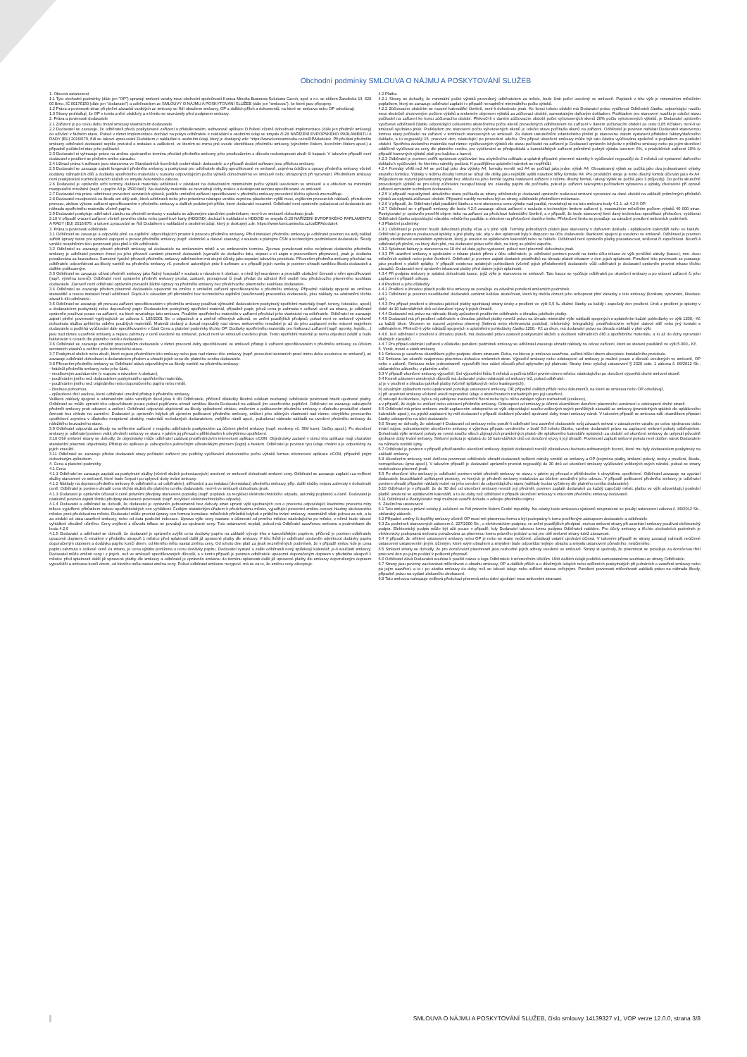Obchodní podmínky SMLOUVA O NÁJMU A POSKYTOVÁNÍ SLUŽEB
1. Obecná ustanovení
1.1 Tyto obchodní podmínky (dále jen "OP") upravují smluvní vztahy mezi obchodní společností Konica Minolta Business Solutions Czech, spol. s r.o. se sídlem Žarošická 13, 628 00 Brno, IČ 00176150 (dále jen "dodavatel") a odběratelem ze SMLOUVY O NÁJMU A POSKYTOVÁNÍ SLUŽEB (dále jen "smlouva"), ke které jsou připojeny.
1.2 Práva a povinnosti stran při plnění závazků vzniklých ze smlouvy se řídí obsahem smlouvy, OP a dalších příloh a dokumentů, na které se smlouva nebo OP odvolávají.
1.3 Strany prohlašují, že OP v tomto znění obdržely a s těmito se seznámily před podpisem smlouvy.
2. Práva a povinnosti dodavatele
2.1 Zařízení je po celou dobu trvání smlouvy vlastnictvím dodavatele.
2.2 Dodavatel se zavazuje, že odběrateli předá poskytované zařízení s příslušenstvím, softwarové aplikace či řešení včetně dohodnuté implementace (dále jen předmět smlouvy) do užívání v řádném stavu. Pokud v rámci implementace dochází na pokyn odběratele k nakládání s osobními údaji ve smyslu čl.28 NAŘÍZENÍ EVROPSKÉHO PARLAMENTU A RADY (EU) 2016/679, řídí se takové zpracování Dodatkem o nakládání s osobními údaji, který je dostupný zde: https://www.konicaminolta.cz/cs/DPAdodatek. Při předání předmětu smlouvy odběrateli dodavatel sepíše protokol o instalaci a zaškolení, ve kterém se mimo jiné uvede identifikace předmětu smlouvy (výrobním číslem, licenčním číslem apod.) a případně počáteční stav jeho počítadel.
2.3 Dodavatel si vyhrazuje právo na změnu ujednaného termínu předání předmětu smlouvy jeho prodloužením z důvodu nedostupnosti zboží či kapacit. V takovém případě není dodavatel v prodlení se plněním svého závazku.
2.4 Uživací práva k software jsou stanovena ve Standardních licenčních podmínkách dodavatele a v případě dodání software jsou přílohou smlouvy.
2.5 Dodavatel se zavazuje zajistit fungování předmětu smlouvy a poskytovat pro odběratele služby specifikované ve smlouvě, zejména údržbu a opravy předmětu smlouvy včetně dodávky náhradních dílů a dodávky spotřebního materiálu v rozsahu odpovídajícím počtu výtisků dohodnutému ve smlouvě nebo uhrazených při vyrovnání. Předmětem smlouvy není poskytování rozmnožovacích služeb ve smyslu Autorského zákona.
2.6 Dodavatel je oprávněn určit termíny dodávek materiálu odběrateli v závislosti na dohodnutém minimálním počtu výtisků uvedeném ve smlouvě a s ohledem na minimální manipulační množství (např. u papíru A4 je 2500 listů). Na dodávky materiálu se nevztahují doby reakce a dostupnost servisu specifikované ve smlouvě.
2.7 Dodavatel má právo odmítnout provedení servisních výkonů, jestliže umístění zařízení specifikované v předmětu smlouvy provedení těchto výkonů znemožňuje.
2.8 Dodavatel neodpovídá za škodu ani ušlý zisk, která odběrateli nebo jeho právnímu nástupci vznikla zejména působením vyšší moci, zvýšením provozních nákladů, přerušením provozu, ztrátou výkonu zařízení specifikovaném v předmětu smlouvy a dalších podobných příčin, které dodavatel nezavinil. Odběratel není oprávněn požadovat od dodavatele ani náhradu spotřebního materiálu včetně papíru.
2.9 Dodavatel poskytuje odběrateli záruku na předmět smlouvy v souladu se zákonnými záručními podmínkami, není-li ve smlouvě dohodnuto jinak.
2.10 V případě vrácení zařízení včetně pevného disku nebo paměťové karty (HDD/SD) dochází k nakládání s HDD/SD ve smyslu čl.28 NAŘÍZENÍ EVROPSKÉHO PARLAMENTU A RADY (EU) 2016/679, a takové zpracování se řídí Dodatkem o nakládání s osobními údaji, který je dostupný zde: https://www.konicaminolta.cz/cs/DPAdodatek
3. Práva a povinnosti odběratele
3.1 Odběratel se zavazuje a odpovídá plně za zajištění odpovídajících prostor k provozu předmětu smlouvy. Před instalací předmětu smlouvy je odběratel povinen na svůj náklad zařídit úpravy nutné pro správné zapojení a provoz předmětu smlouvy (např. elektrické a datové zásuvky) v souladu s platnými ČSN a technickými podmínkami dodavatele. Škody vzniklé nesplněním této povinnosti jdou plně k tíži odběratele.
3.2 Odběratel se zavazuje převzít předmět smlouvy od dodavatele na smluveném místě a ve smluveném termínu. Zjevnou porušenost nebo neúplnost dodaného předmětu smlouvy je odběratel povinen ihned po jeho převzetí oznámit písemně dodavateli (vyznačit do dodacího listu, sepsat o ní zápis s pracovníkem přepravce), jinak je dodávka považována za bezvadnou. Samotné fyzické převzetí předmětu smlouvy odběratelem má stejné účinky jako sepsání takového protokolu. Převzetím předmětu smlouvy přechází na odběratele odpovědnost za škody vzniklé na předmětu smlouvy vč. porušení autorských práv k software a v případě jejich vzniku je povinen uhradit vzniklou škodu dodavateli a dalším poškozeným.
3.3 Odběratel se zavazuje užívat předmět smlouvy jako řádný hospodář v souladu s návodem k obsluze, s nímž byl seznámen a provádět obslužné činnosti v něm specifikované (např. výměna tonerů). Odběratel není oprávněn předmět smlouvy prodat, zastavit, pronajmout či jinak předat do užívání třetí osobě bez předchozího písemného souhlasu dodavatele. Zároveň není odběratel oprávněn provádět žádné úpravy na předmětu smlouvy bez předchozího písemného souhlasu dodavatele.
3.4 Odběratel se zavazuje předem písemně dodavatele upozornit na změnu v umístění zařízení specifikovaného v předmětu smlouvy. Případné náklady spojené se změnou stanoviště a novou instalací hradí odběratel. Dojde-li k závadám při přemístění bez technického zajištění (součinnosti) pracovníka dodavatele, jdou náklady na odstranění těchto závad k tíži odběratele.
3.5 Odběratel se zavazuje při provozu zařízení specifikovaném v předmětu smlouvy používat výhradně dodavatelem poskytnutý spotřební materiály (např. tonery, fotoválce, apod.) a dodavatelem poskytnutý nebo doporučený papír. Dodavatelem poskytnutý spotřební materiál, případně papír, jehož cena je zahrnuta v celkové ceně za stranu, je odběratel oprávněn používat pouze na zařízení, na které sevztahuje tato smlouva. Použitím spotřebního materiálu v zařízení přechází jeho vlastnictví na odběratele. Odběratel se zavazuje zajistit plnění povinností vyplývajících ze zákona č. 185/2001 Sb. o odpadech a o změně některých zákonů, ve znění pozdějších předpisů, pokud není ve smlouvě výslovně dohodnuta služba zpětného odběru použitých materiálů. Materiál dodaný a dosud nepoužitý nad rámec smluveného množství je až do jeho zaplacení nebo vrácení majetkem dodavatele a podléhá vyúčtování dále specifikovaném v části Cena a platební podmínky těchto OP. Dodávky spotřebního materiálu pro finišovací zařízení (např. sponky, lepidlo,...) jsou nad rámec uzavřené smlouvy a nejsou zahrnuty v ceně uvedené na smlouvě, pokud není ve smlouvě uvedeno jinak. Tento spotřební materiál je nutno objednat zvlášť a bude fakturován v cenách dle platného ceníku dodavatele.
3.6 Odběratel se zavazuje umožnit pracovníkům dodavatele v rámci pracovní doby specifikované ve smlouvě přístup k zařízení specifikovaném v předmětu smlouvy za účelem servisních zásahů a ověření jeho technického stavu.
3.7 Poskytnutí služeb nebo zboží, které nejsou předmětem této smlouvy nebo jsou nad rámec této smlouvy (např. provedení servisních prací mimo dobu uvedenou ve smlouvě), se zavazuje odběratel dohodnout s dodavatelem předem a uhradit jejich cenu dle platného ceníku dodavatele.
3.8 Převzetím předmětu smlouvy se Odběratel stává odpovědným za škody vzniklé na předmětu smlouvy:
- krádeží předmětu smlouvy nebo jeho části,
- neodborným zacházením (v rozporu s návodem k obsluze),
- používáním jiného než dodavatelem poskytnutého spotřebního materiálu,
- používáním jiného než originálního nebo doporučeného papíru nebo médií,
- živelnou pohromou,
- způsobené třetí osobou, které odběratel umožnil přístup k předmětu smlouvy.
Veškeré náklady spojené s odstraněním takto vzniklých škod jdou k tíži Odběratele, přičemž důsledky škodné události nezbavují odběratele povinnosti hradit ujednané platby. Odběratel se může zprostit této odpovědnosti pouze pokud pojišťovna uhradí vzniklou škodu Dodavateli na základě jím uzavřeného pojištění. Odběratel se zavazuje zabezpečit předmět smlouvy proti odcizení a zničení. Odběratel odpovídá objektivně za škody způsobené ztrátou, zničením a poškozením předmětu smlouvy v důsledku provádění vlastní činnosti bez ohledu na zavinění. Dodavatel je oprávněn kdykoli při zjevném poškození předmětu smlouvy, snížení jeho užitných vlastností nad rámec obvyklého provozního opotřebení zejména v důsledku nesprávné obsluhy, materiálů nedodaných dodavatelem, vnějšího násilí apod., požadovat náhradu nákladů na uvedení předmětu smlouvy do náležitého bezvadného stavu.
3.9 Odběratel odpovídá za škody na svěřeném zařízení v majetku odběratele poskytnutém za účelem plnění smlouvy (např. modemy vč. SIM karet, čtečky apod.). Po skončení smlouvy je odběratel povinen vrátit předmět smlouvy ve stavu, v jakém jej převzal s přihlédnutím k obvyklému opotřebení.
3.10 Obě smluvní strany se dohodly, že objednávky může odběratel zadávat prostřednictvím internetové aplikace eCON. Objednávky zadané v rámci této aplikace mají charakter standardní písemné objednávky. Přístup do aplikace je zabezpečen jedinečným uživatelským jménem (login) a heslem. Odběratel je povinen tyto údaje chránit a je odpovědný za jejich zneužití.
3.11 Odběratel se zavazuje předat dodavateli stavy počitadel zařízení pro potřeby vyúčtování zhotoveného počtu výtisků formou internetové aplikace eCON, případně jiným dohodnutým způsobem.
4. Cena a platební podmínky
4.1 Cena
4.1.1 Odběratel se zavazuje zaplatit za poskytnuté služby (včetně služeb jednorázových) uvedené ve smlouvě dohodnuté smluvní ceny. Odběratel se zavazuje zaplatit i za veškeré služby stanovené ve smlouvě, které bude čerpat i po uplynutí doby trvání smlouvy.
4.1.2 Náklady na dopravu předmětu smlouvy (k odběrateli a od odběratele), stěhování a za instalaci (deinstalaci) předmětu smlouvy, příp. další služby nejsou zahrnuty v dohodnuté ceně. Odběratel je povinen uhradit cenu těchto služeb dle platného ceníku dodavatele, není-li ve smlouvě dohodnuto jinak.
4.1.3 Dodavatel je oprávněn účtovat k ceně právními předpisy stanovené poplatky (např. poplatek za recyklaci elektrotechnického odpadu, autorský poplatek) a daně. Dodavatel je následně povinen zajistit těmito předpisy stanovené povinnosti (např. recyklaci elektrotechnického odpadu).
4.1.4 Dodavatel a odběratel se dohodli, že dodavatel je oprávněn jednostranně bez dohody stran upravit výši ujednaných cen o procento odpovídající kladnému procentu míry inflace vyjádřené přírůstkem indexu spotřebitelských cen vyhlášené Českým statistickým úřadem k předchozímu měsíci, vyjadřující procentní změnu cenové hladiny sledovaného měsíce proti předchozímu měsíci. Dodavatel může provést úpravy cen formou kumulace měsíčních přírůstků kdykoli v průběhu trvání smlouvy, maximálně však jednou za rok, a to za období od data uzavření smlouvy, nebo od data poslední indexace. Úprava výše ceny nastane s účinností od prvního měsíce následujícího po měsíci, v němž bude takové vyhlášení oficiálně učiněno. Ceny zvýšené z důvodu inflace se považují za ujednané ceny. Toto ustanovení neplatí, pokud má Odběratel uzavřenou smlouvu s podmínkami dle bodu 4.2.6
4.1.5 Dodavatel a odběratel se dohodli, že dodavatel je oprávněn zvýšit cenu dodávky papíru na základě vývoje trhu s kancelářským papírem, přičemž je povinen odběratele upozornit dopisem či emailem v předstihu alespoň 1 měsíce před splatností další již upravené platby dle smlouvy. V této lhůtě je odběratel oprávněn odmítnout dodávky papíru doporučeným dopisem a dodávka papíru končí dnem, od kterého měla nastat změna ceny. Od tohoto dne platí za jinak nezměněných podmínek, že v případě smluv, kde je cena papíru zahrnuta v celkové ceně za stranu, je cena výtisku ponížena o cenu dodávky papíru. Dodavatel vystaví a zašle odběrateli nový splátkový kalendář, je-li součástí smlouvy. Dodavatel může změnit ceny i z jiných, než ve smlouvě specifikovaných důvodů, a v tomto případě je povinen odběratele upozornit doporučeným dopisem v předstihu alespoň 1 měsíce před splatností další již upravené platby dle smlouvy a odběratel je oprávněn smlouvu do termínu splatnosti další již upravené platby dle smlouvy doporučeným dopisem vypovědět a smlouva končí dnem, od kterého měla nastat změna ceny. Pokud odběratel smlouvu nevypoví, má se za to, že změnu ceny akceptuje.
4.2 Platba
4.2.1 Strany se dohodly, že minimální počet výtisků provedený odběratelem za měsíc, bude činit počet uvedený ve smlouvě. Poplatek v této výši je minimálním měsíčním poplatkem, který se zavazuje odběratel zaplatit i v případě nenaplnění minimálního počtu výtisků.
4.2.2 Zúčtovacím obdobím se rozumí kalendářní čtvrtletí, není-li dohodnuto jinak. Ke konci tohoto období má Dodavatel právo vyúčtovat Odběrateli částku, odpovídající rozdílu mezi skutečně zhotoveným počtem výtisků a smluvním objemem výtisků za zúčtovací období, samostatným daňovým dokladem. Podkladem pro stanovení rozdílu je odečet stavu počítadel na zařízení ke konci zúčtovacího období. Překročí-li v daném zúčtovacím období počet vyhotovených skenů 20% počtu vyhotovených výtisků, je Dodavatel oprávněn vyúčtovat odběrateli částku odpovídající celkovému skutečnému počtu skenů provedených odběratelem na zařízení v daném zúčtovacím období za cenu 0,05 Kč/sken, není-li ve smlouvě ujednáno jinak. Podkladem pro stanovení počtu vyhotovených skenů je odečet stavu počítadla skenů na zařízení. Odběratel je povinen nahlásit Dodavateli stanovenou formou stavy počítadel na zařízení v termínech stanovených ve smlouvě. Za datum uskutečnění zdanitelného plnění je stanoveno datum vystavení příslušné faktury/daňového dokladu, a to nejpozději 15. pracovní den, následující po provedení odečtu. Pro případ ukončení smlouvy může být tato částka vyúčtována společně s poplatkem za poslední období. Spotřeba dodaného materiálu nad rámec vyúčtovaných výtisků dle stavu počítadel na zařízení je Dodavatel oprávněn kdykoliv v průběhu smlouvy nebo po jejím skončení odděleně vyúčtovat za ceny dle platného ceníku, pro vyúčtování se předpokládá u kancelářských zařízení průměrné pokrytí výtisku tonerem 6%, u produkčních zařízení 10% (v případě barevných výtisků platí pro každou z barev).
4.2.3 Odběratel je povinen ověřit správnost vyúčtování bez zbytečného odkladu a uplatnit případné písemné námitky k vyúčtování nejpozději do 2 měsíců od vystavení daňového dokladu k vyúčtování, ke kterému námitky podává. K pozdějšímu uplatnění námitek se nepřihlíží.
4.2.4 Formáty větší než A4 se počítají jako dva výtisky A4, formáty menší než A4 se počítají jako jeden výtisk A4. Oboustranný výtisk se počítá jako dva jednostranné výtisky stejného formátu. Výtisky v režimu dlouhý formát se účtují dle délky jako nejbližší vyšší násobek šířky formátu A4. Pro produkční stroje je tento dlouhý formát účtován jako 4x A4. Průjezdem se rozumí jednostranný výtisk bez ohledu na jeho formát (vyjma nastavení zařízení v režimu dlouhý formát, takový výtisk se počítá jako 3 průjezdy). Do počtu skutečně provedených výtisků se pro účely zúčtování nezapočítávají tzv. zásedky papíru dle počítadla, pokud je zařízení takovýmto počítadlem vybaveno a výtisky zhotovené při opravě zařízení servisním technikem dodavatele.
4.2.5 V případě neposkytnutí aktuálního stavu počítadla ze strany odběratele je dodavatel oprávněn realizovat smluvní vyrovnání za dané období na základě průměrných přírůstků výtisků za uplynulá zúčtovací období. Případné rozdíly nemohou být ze strany odběratele předmětem reklamace.
4.2.6 V případě, že Odběratel platí paušální částku a není stanovena cena výtisku nad paušál, nevztahují se na tuto smlouvu body 4.2.1. až 4.2.5 OP.
4.2.7 Odběratel se v případě smlouvy dle bodu 4.2.6 zavazuje užívat zařízení v souladu s technickým limitem zařízení tj. maximálním měsíčním počtem výtisků 40 000 stran. Poskytovatel je oprávněn prověřit objem tisku na zařízení za předchozí kalendářní čtvrtletí, a v případě, že bude stanovený limit daný technickou specifikací překročen, vyúčtovat Odběrateli částku odpovídající násobku měsíčního paušálu s ohledem na překročení daného limitu. Překročení limitu se považuje za závažné porušení smluvních podmínek.
4.3 Platební podmínky
4.3.1 Odběratel je povinen hradit dohodnuté platby včas a v plné výši. Termíny jednotlivých plateb jsou stanoveny v daňovém dokladu - splátkovém kalendáři nebo ve faktuře. Odběratel je povinen poukazovat splátky a jiné platby tak, aby v den splatnosti byly k dispozici na účtu dodavatele. Bankovní spojení je uvedeno ve smlouvě. Odběratel je povinen platby identifikovat variabilním symbolem, který je uveden ve splátkovém kalendáři nebo ve faktuře. Odběratel není oprávněn platby pozastavovat, snižovat či započítávat. Neurčí-li odběratel při plnění, na který dluh plní, má dodavatel právo určit dluh, na který se plnění započte.
4.3.2 Splatnost faktury je stanovena na 10 dní od data jejího vystavení, pokud není písemně dohodnuto jinak.
4.3.3 Při uzavření smlouvy s ujednáním o inkase plateb přímo z účtu odběratele, je odběratel povinen povolit na tomto účtu inkaso ve výši peněžité záruky (kauce), min. dvou měsíčních splátek nebo jedné čtvrtletní. Odběratel je povinen zajistit dostatek prostředků na úhradu plateb inkasem v den jejich splatnosti. Porušení této povinnosti se posuzuje jako prodlení v platbě splátky. V případě existence splatných pohledávek (včetně jejich příslušenství) dodavatele vůči odběrateli je dodavatel oprávněn provést inkaso těchto závazků. Dodavatel není oprávněn inkasovat platby před datem jejich splatnosti.
4.3.4 Při podpisu smlouvy je splatná dohodnutá kauce, jejíž výše je stanovena ve smlouvě. Tato kauce se vyúčtuje odběrateli po ukončení smlouvy a po vrácení zařízení či jeho zaplacení v případě odkupu.
4.4 Prodlení a jeho důsledky
4.4.1 Prodlení s úhradou plateb podle této smlouvy se považuje za závažné porušení smluvních podmínek.
4.4.2 Odběratel je povinen neodkladně dodavateli oznámit každou skutečnost, která by mohla ohrozit jeho schopnost plnit závazky z této smlouvy (konkurs, vyrovnání, likvidace atd.).
4.4.3 Pro případ prodlení s úhradou jakékoli platby sjednávají strany úroky z prodlení ve výši 0,5 ‰ dlužné částky za každý i započatý den prodlení. Úrok z prodlení je splatný v době do 10 kalendářních dnů od doručení výzvy k jejich úhradě.
4.4.4 Dodavatel má právo na náhradu škody způsobené prodlením odběratele s úhradou jakékoliv platby.
4.4.5 Dodavatel má při prodlení odběratele s úhradou jakékoli platby rovněž právo na úhradu minimální výše nákladů spojených s uplatněním každé pohledávky ve výši 1200,- Kč za každý úkon. Úkonem se rozumí zejména písemný (listinná nebo elektronická podoba), telefonický, telegrafický, prostřednictvím veřejné datové sítě nebo jiný kontakt s odběratelem. Překročí-li výše nákladů spojených s uplatněním pohledávky částku 1200,- Kč za úkon, má dodavatel právo na úhradu nákladů v plné výši.
4.4.6 Je-li odběratel v prodlení s úhradou plateb, má dodavatel právo zastavit poskytování služeb a dodávek náhradních dílů a spotřebního materiálu, a to až do doby vyrovnání dlužných závazků.
4.4.7 Pro případ odebrání zařízení v důsledku porušení podmínek smlouvy se odběratel zavazuje uhradit náklady na odvoz zařízení, které se stanoví paušálně ve výši 5.000,- Kč.
5. Vznik, trvání a zánik smlouvy
5.1 Smlouva je uzavřena okamžikem jejího podpisu všemi stranami. Doba, na kterou je smlouva uzavřena, začíná běžet dnem akceptace Instalačního protokolu.
5.2 Smlouvu lze ukončit vzájemnou písemnou dohodou smluvních stran. Výpověď smlouvy nebo odstoupení od smlouvy je možné pouze z důvodů uvedených ve smlouvě, OP nebo v zákoně. Smlouvu nelze jednostranně vypovědět bez udání důvodů před uplynutím její platnosti. Strany tímto vylučují ustanovení § 2320 odst. 1 zákona č. 89/2012 Sb., občanského zákoníku, v platném znění.
5.3 V případě ukončení smlouvy výpovědí, činí výpovědní lhůta 6 měsíců a počíná běžet prvním dnem měsíce následujícího po doručení výpovědi druhé smluvní straně.
5.4 Kromě zákonem uvedených důvodů má dodavatel právo odstoupit od smlouvy též, pokud odběratel:
a) je v prodlení s úhradou jakékoli platby (včetně splátkových nebo leasingových),
b) závažným způsobem nebo opakovaně porušuje ustanovení smlouvy, OP, případně dalších příloh nebo dokumentů, na které se smlouva nebo OP odvolávají,
c) při uzavírání smlouvy vědomě uvedl nepravdivé údaje o skutečnostech rozhodných pro její uzavření,
d) vstoupil do likvidace, bylo u něj zahájeno insolvenční řízení nebo byl u něho zahájen výkon rozhodnutí (exekuce),
a v případě, že dojde ke zničení nebo odcizení předmětu smlouvy. Odstoupení od smlouvy je účinné okamžikem doručení písemného oznámení o odstoupení druhé straně.
5.5 Odběratel má právo smlouvu zrušit zaplacením odstupného ve výši odpovídající součtu veškerých svých peněžitých závazků ze smlouvy (pravidelných splátek dle splátkového kalendáře apod.), na jejichž zaplacení by měl dodavatel v případě dodržení původně sjednané doby trvání smlouvy nárok. V takovém případě se smlouva ruší okamžikem připsání částky odstupného na účet dodavatele.
5.6 Strany se dohodly, že odstoupí-li Dodavatel od smlouvy nebo poruší-li odběratel bez zavinění dodavatele svůj závazek setrvat v závazkovém vztahu po celou sjednanou dobu trvání nájmu jednostranným ukončením smlouvy s výjimkou případu uvedeného v bodě 5.5 tohoto článku, vznikne dodavateli právo na zaplacení smluvní pokuty odběratelem. Dohodnutá výše smluvní pokuty se rovná součtu všech zbývajících pravidelných plateb dle splátkového kalendáře splatných za období od ukončení smlouvy do uplynutí původně sjednané doby trvání smlouvy. Smluvní pokuta je splatná do 10 kalendářních dnů od doručení výzvy k její úhradě. Povinností zaplatit smluvní pokutu není dotčen nárok Dodavatele na náhradu vzniklé újmy.
5.7 Odběratel je povinen v případě předčasného ukončení smlouvy doplatit dodavateli rovněž zůstatkovou hodnotu softwarových licencí, které mu byly dodavatelem poskytnuty na základě smlouvy.
5.8 Ukončením smlouvy není dotčena povinnost odběratele uhradit dodavateli veškeré nároky vzniklé ze smlouvy a OP (zejména platby, smluvní pokuty, úroky z prodlení, škodu, nemajetkovou újmu apod.). V takovém případě je dodavatel oprávněn provést nejpozději do 30 dnů od ukončení smlouvy vyúčtování veškerých svých nároků, pokud se strany nedohodnou písemně jinak.
5.9 Po skončení této smlouvy je odběratel povinen vrátit předmět smlouvy ve stavu, v jakém jej převzal s přihlédnutím k obvyklému opotřebení. Odběratel zavazuje na vyzvání dodavatele bezodkladně zpřístupnit prostory, ve kterých je předmět smlouvy instalován za účelem umožnění jeho odvozu. V případě poškození předmětu smlouvy je odběratel povinen uhradit případné náklady nutné na jeho uvedení do odpovídajícího stavu (náklady budou vyčísleny dle platného ceníku dodavatele).
5.10 Odběratel je v případě, že do 30 dnů od ukončení smlouvy nevrátí její předmět, povinen zaplatit dodavateli za každý započatý měsíc platbu ve výši odpovídající poslední platbě uvedené ve splátkovém kalendáři, a to do doby než odběratel v případě ukončení smlouvy s vrácením předmětu smlouvy dodavateli.
5.11 Odběratel a Poskytovatel mají možnost uzavřít dohodu o odkupu předmětu nájmu.
6. Závěrečná ustanovení
6.1 Tato smlouva a právní vztahy jí založené se řídí právním řádem České republiky. Na otázky touto smlouvou výslovně neupravené se použijí ustanovení zákona č. 89/2012 Sb., občanský zákoník.
6.2 Případné změny či doplňky smlouvy včetně OP musí mít písemnou formu a být podepsány k tomu pověřeným zástupcem dodavatele a odběratele.
6.3 Za podmínek stanovených zákonem č. 227/2000 Sb., o elektronickém podpisu, ve znění pozdějších předpisů, mohou smluvní strany při uzavírání smlouvy používat elektronický podpis. Elektronický podpis může být užit pouze v případě, kdy Dodavatel takovou formu podpisu Odběrateli nabídne. Pro účely smlouvy a těchto obchodních podmínek je elektronicky podepsaná smlouva považována za písemnou formu právního jednání a má pro obě smluvní strany tutéž závaznost.
6.4 V případě, že některé ustanovení smlouvy nebo OP je nebo se stane neúčinné, zůstávají ostatní ujednání účinná. V takovém případě se strany zavazují nahradit neúčinné ustanovení ustanovením jiným, účinným, které svým obsahem a smyslem bude odpovídat nejlépe obsahu a smyslu ustanovení původního, neúčinného.
6.5 Smluvní strany se dohodly, že pro doručování písemností jsou rozhodné jejich adresy uvedené ve smlouvě. Strany si ujednaly, že písemnost se považuje za doručenou třetí pracovní den po jejím podání k poštovní přepravě.
6.6 Odběratel dává Dodavateli souhlas k použití názvu a loga Odběratele k referenčním účelům. Užití dalších údajů podléhá samostatnému souhlasu ze strany Odběratele.
6.7 Strany jsou povinny zachovávat mlčenlivost o obsahu smlouvy, OP a dalších příloh a o důvěrných údajích nebo sděleních poskytnutých při jednáních o uzavření smlouvy nebo po jejím uzavření, a to i po zániku smlouvy do doby, než se takové údaje nebo sdělení stanou veřejnými. Porušení povinnosti mlčenlivosti zakládá právo na náhradu škody, případně právo na vydání získaného obohacení.
6.8 Tato smlouva nahrazuje veškerá předchozí písemná nebo ústní ujednání mezi smluvními stranami.
▌ SMLOUVA O NÁJMU A POSKYTOVÁNÍ SLUŽEB, číslo smlouvy 14139327 v1, VOP verze 12.0.0, strana 3/8